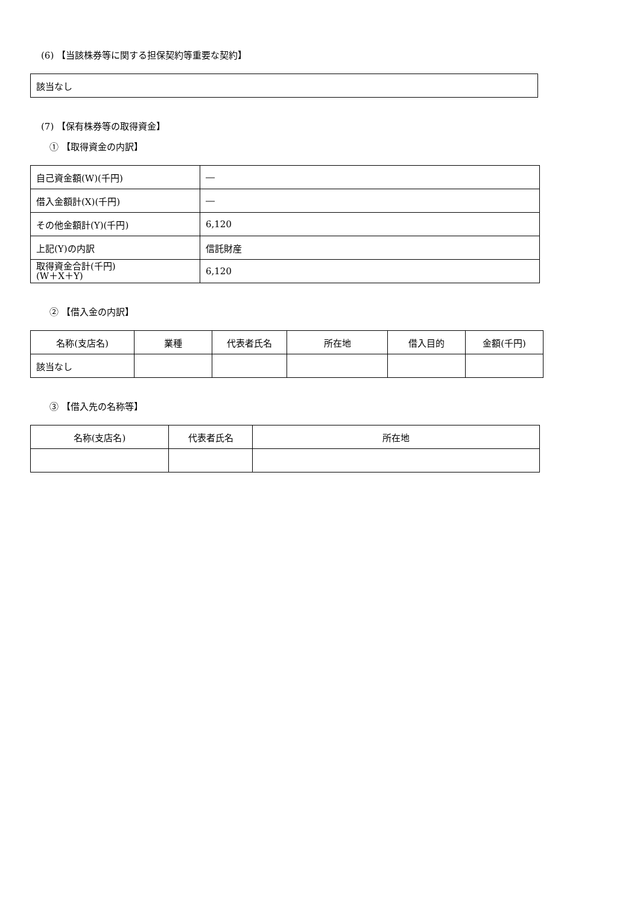(6) 【当該株券等に関する担保契約等重要な契約】
| 該当なし |
(7) 【保有株券等の取得資金】
① 【取得資金の内訳】
| 自己資金額(W)(千円) | ― |
| 借入金額計(X)(千円) | ― |
| その他金額計(Y)(千円) | 6,120 |
| 上記(Y)の内訳 | 信託財産 |
| 取得資金合計(千円) (W＋X＋Y) | 6,120 |
② 【借入金の内訳】
| 名称(支店名) | 業種 | 代表者氏名 | 所在地 | 借入目的 | 金額(千円) |
| --- | --- | --- | --- | --- | --- |
| 該当なし | | | | | |
③ 【借入先の名称等】
| 名称(支店名) | 代表者氏名 | 所在地 |
| --- | --- | --- |